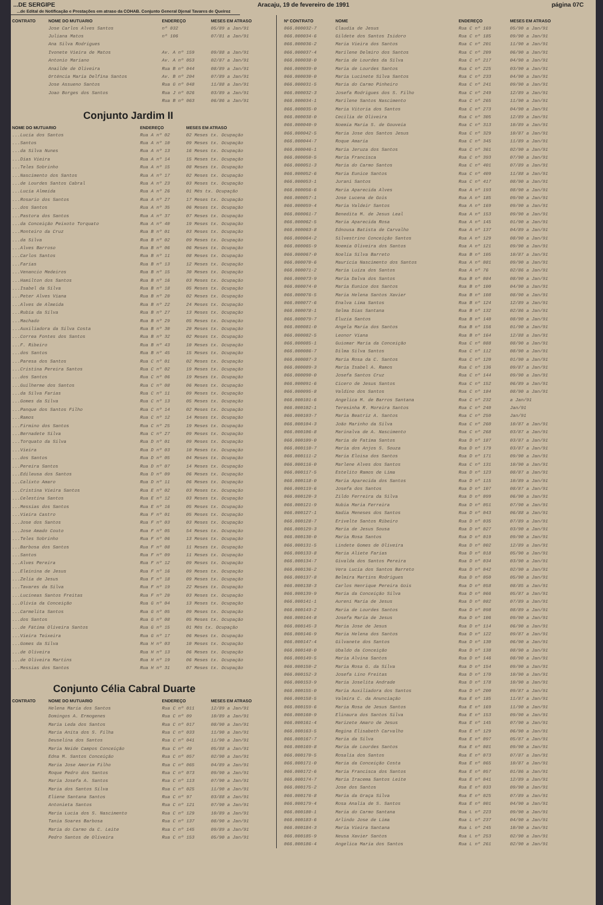...DE SERGIPE Aracaju, 19 de fevereiro de 1991 página 07C
...de Edital de Notificação e Prestações em atraso da COHAB. Conjunto General Djenal Tavares de Queiroz
| CONTRATO | NOME DO MUTUARIO | ENDEREÇO | MESES EM ATRASO |
| --- | --- | --- | --- |
| | Jose Carlos Alves Santos | nº 032 | 05/89 a Jan/91 |
| | Juliana Matos | nº 106 | 07/81 a Jan/91 |
| | Ana Silva Rodrigues | | |
| | Ivonete Vieira de Matos | Av. A nº 159 | 09/88 a Jan/91 |
| | Antonio Mariano | Av. A nº 053 | 02/87 a Jan/91 |
| | Anailde de Oliveira | Rua B nº 044 | 08/89 a Jan/91 |
| | Ortência Maria Delfina Santos | Av. B nº 204 | 07/89 a Jan/91 |
| | Jose Assueno Santos | Rua G nº 048 | 11/88 a Jan/91 |
| | Joao Borges dos Santos | Rua J nº 026 | 03/89 a Jan/91 |
| | | Rua B nº 063 | 06/86 a Jan/91 |
Conjunto Jardim II
| NOME DO MUTUARIO | ENDEREÇO | MESES EM ATRASO |
| --- | --- | --- |
| ...Lucia dos Santos | Rua A nº 02 | 02 Meses tx. Ocupação |
| ...Santos | Rua A nº 10 | 09 Meses tx. Ocupação |
| ...da Silva Nunes | Rua A nº 13 | 16 Meses tx. Ocupação |
| ...Dias Vieira | Rua A nº 14 | 15 Meses tx. Ocupação |
| ...Teles Sobrinho | Rua A nº 15 | 08 Meses tx. Ocupação |
| ...Nascimento dos Santos | Rua A nº 17 | 02 Meses tx. Ocupação |
| ...de Lourdes Santos Cabral | Rua A nº 23 | 03 Meses tx. Ocupação |
| ...Lucia Almeida | Rua A nº 26 | 01 Mês tx. Ocupação |
| ...Rosario dos Santos | Rua A nº 27 | 17 Meses tx. Ocupação |
| ...dos Santos | Rua A nº 35 | 06 Meses tx. Ocupação |
| ...Pastora dos Santos | Rua A nº 37 | 07 Meses tx. Ocupação |
| ...da Conceição Peixoto Torquato | Rua A nº 40 | 19 Meses tx. Ocupação |
| ...Monteiro da Cruz | Rua B nº 01 | 03 Meses tx. Ocupação |
| ...da Silva | Rua B nº 02 | 09 Meses tx. Ocupação |
| ...Alves Barroso | Rua B nº 06 | 06 Meses tx. Ocupação |
| ...Carlos Santos | Rua B nº 11 | 08 Meses tx. Ocupação |
| ...Farias | Rua B nº 13 | 12 Meses tx. Ocupação |
| ...Venancio Medeiros | Rua B nº 15 | 30 Meses tx. Ocupação |
| ...Hamilton dos Santos | Rua B nº 16 | 03 Meses tx. Ocupação |
| ...Isabel da Silva | Rua B nº 18 | 05 Meses tx. Ocupação |
| ...Peter Alves Viana | Rua B nº 20 | 02 Meses tx. Ocupação |
| ...Alves de Almeida | Rua B nº 22 | 24 Meses tx. Ocupação |
| ...Rubia da Silva | Rua B nº 27 | 13 Meses tx. Ocupação |
| ...Machado | Rua B nº 29 | 05 Meses tx. Ocupação |
| ...Auxiliadora da Silva Costa | Rua B nº 30 | 20 Meses tx. Ocupação |
| ...Correa Fontes dos Santos | Rua B nº 32 | 02 Meses tx. Ocupação |
| ...F. Ribeiro | Rua B nº 43 | 10 Meses tx. Ocupação |
| ...dos Santos | Rua B nº 45 | 15 Meses tx. Ocupação |
| ...Paresa dos Santos | Rua C nº 01 | 02 Meses tx. Ocupação |
| ...Cristina Pereira Santos | Rua C nº 02 | 19 Meses tx. Ocupação |
| ...dos Santos | Rua C nº 06 | 19 Meses tx. Ocupação |
| ...Guilherme dos Santos | Rua C nº 08 | 06 Meses tx. Ocupação |
| ...da Silva Farias | Rua C nº 11 | 09 Meses tx. Ocupação |
| ...Gomes da Silva | Rua C nº 13 | 05 Meses tx. Ocupação |
| ...Panque dos Santos Filho | Rua C nº 14 | 02 Meses tx. Ocupação |
| ...Ramos | Rua C nº 12 | 14 Meses tx. Ocupação |
| ...Firmino dos Santos | Rua C nº 25 | 19 Meses tx. Ocupação |
| ...Bernadete Silva | Rua C nº 27 | 09 Meses tx. Ocupação |
| ...Torquato da Silva | Rua D nº 01 | 09 Meses tx. Ocupação |
| ...Vieira | Rua D nº 03 | 10 Meses tx. Ocupação |
| ...dos Santos | Rua D nº 05 | 04 Meses tx. Ocupação |
| ...Pereira Santos | Rua D nº 07 | 14 Meses tx. Ocupação |
| ...Edileusa dos Santos | Rua D nº 09 | 06 Meses tx. Ocupação |
| ...Calixto Amaro | Rua D nº 11 | 06 Meses tx. Ocupação |
| ...Cristina Vieira Santos | Rua E nº 02 | 03 Meses tx. Ocupação |
| ...Celestina Santos | Rua E nº 12 | 03 Meses tx. Ocupação |
| ...Messias dos Santos | Rua E nº 16 | 05 Meses tx. Ocupação |
| ...Vieira Castro | Rua F nº 01 | 05 Meses tx. Ocupação |
| ...Jose dos Santos | Rua F nº 03 | 03 Meses tx. Ocupação |
| ...Jose Amado Couto | Rua F nº 05 | 54 Meses tx. Ocupação |
| ...Teles Sobrinho | Rua F nº 06 | 13 Meses tx. Ocupação |
| ...Barbosa dos Santos | Rua F nº 08 | 11 Meses tx. Ocupação |
| ...Santos | Rua F nº 09 | 11 Meses tx. Ocupação |
| ...Alves Pereira | Rua F nº 12 | 09 Meses tx. Ocupação |
| ...Eleinina de Jesus | Rua F nº 16 | 09 Meses tx. Ocupação |
| ...Zelia de Jesus | Rua F nº 18 | 09 Meses tx. Ocupação |
| ...Tavares da Silva | Rua F nº 19 | 22 Meses tx. Ocupação |
| ...Lucineas Santos Freitas | Rua F nº 20 | 03 Meses tx. Ocupação |
| ...Olivia da Conceição | Rua G nº 04 | 13 Meses tx. Ocupação |
| ...Carmelita Santos | Rua G nº 05 | 09 Meses tx. Ocupação |
| ...dos Santos | Rua G nº 08 | 05 Meses tx. Ocupação |
| ...de Fátima Oliveira Santos | Rua G nº 15 | 01 Mês tx. Ocupação |
| ...Vieira Teixeira | Rua G nº 17 | 06 Meses tx. Ocupação |
| ...Gomes da Silva | Rua H nº 03 | 10 Meses tx. Ocupação |
| ...de Oliveira | Rua H nº 13 | 06 Meses tx. Ocupação |
| ...de Oliveira Martins | Rua H nº 19 | 06 Meses tx. Ocupação |
| ...Messias dos Santos | Rua H nº 31 | 07 Meses tx. Ocupação |
Conjunto Célia Cabral Duarte
| CONTRATO | NOME DO MUTUARIO | ENDEREÇO | MESES EM ATRASO |
| --- | --- | --- | --- |
| | Helena Maria dos Santos | Rua C nº 011 | 12/89 a Jan/91 |
| | Domingos A. Ermogenes | Rua C nº 09 | 10/89 a Jan/91 |
| | Maria Leda dos Santos | Rua C nº 017 | 08/90 a Jan/91 |
| | Maria Anita dos S. Filha | Rua C nº 033 | 11/90 a Jan/91 |
| | Deuselina dos Santos | Rua C nº 041 | 11/90 a Jan/91 |
| | Maria Neide Campos Conceição | Rua C nº 49 | 05/88 a Jan/91 |
| | Edna M. Santos Conceição | Rua C nº 057 | 02/90 a Jan/91 |
| | Maria Jose Amorim Filho | Rua C nº 065 | 04/89 a Jan/91 |
| | Roque Pedro dos Santos | Rua C nº 073 | 09/90 a Jan/91 |
| | Maria Josefa A. Santos | Rua C nº 113 | 07/90 a Jan/91 |
| | Maria dos Santos Silva | Rua C nº 025 | 11/90 a Jan/91 |
| | Eliene Santana Santos | Rua C nº 97 | 03/88 a Jan/91 |
| | Antonieta Santos | Rua C nº 121 | 07/90 a Jan/91 |
| | Maria Lucia dos S. Nascimento | Rua C nº 129 | 10/89 a Jan/91 |
| | Tania Soares Barbosa | Rua C nº 137 | 08/90 a Jan/91 |
| | Maria do Carmo da C. Leite | Rua C nº 145 | 09/89 a Jan/91 |
| | Pedro Santos de Oliveira | Rua C nº 153 | 05/90 a Jan/91 |
| Nº CONTRATO | NOME | ENDEREÇO | MESES EM ATRASO |
| --- | --- | --- | --- |
| 066.000032-7 | Claudia de Jesus | Rua C nº 169 | 05/90 a Jan/91 |
| 066.000034-6 | Gildete dos Santos Isidoro | Rua C nº 185 | 09/90 a Jan/91 |
| 066.000036-2 | Maria Vieira dos Santos | Rua C nº 201 | 11/90 a Jan/91 |
| 066.000037-4 | Marilene Delmiro dos Santos | Rua C nº 209 | 06/90 a Jan/91 |
| 066.000038-0 | Maria de Lourdes da Silva | Rua C nº 217 | 04/90 a Jan/91 |
| 066.000039-0 | Maria de Lourdes Santos | Rua C nº 225 | 03/90 a Jan/91 |
| 066.000030-0 | Maria Lucinete Silva Santos | Rua C nº 233 | 04/90 a Jan/91 |
| 066.000031-5 | Maria do Carmo Pinheiro | Rua C nº 241 | 09/90 a Jan/91 |
| 066.000032-3 | Josefa Rodrigues dos S. Filho | Rua C nº 249 | 12/89 a Jan/91 |
| 066.000034-1 | Marilene Santos Nascimento | Rua C nº 265 | 11/90 a Jan/91 |
| 066.000035-0 | Maria Vitoria dos Santos | Rua C nº 273 | 04/90 a Jan/91 |
| 066.000038-0 | Cecilia de Oliveira | Rua C nº 305 | 12/89 a Jan/91 |
| 066.000040-9 | Noemia Maria S. de Gouveia | Rua C nº 313 | 10/89 a Jan/91 |
| 066.000042-5 | Maria Jose dos Santos Jesus | Rua C nº 329 | 10/87 a Jan/91 |
| 066.000044-7 | Roque Amaria | Rua C nº 345 | 11/89 a Jan/91 |
| 066.000046-1 | Maria Jeruza dos Santos | Rua C nº 361 | 02/90 a Jan/91 |
| 066.000050-5 | Maria Francisca | Rua C nº 393 | 07/90 a Jan/91 |
| 066.000051-3 | Maria do Carmo Santos | Rua C nº 401 | 07/89 a Jan/91 |
| 066.000052-6 | Maria Eunice Santos | Rua C nº 409 | 11/88 a Jan/91 |
| 066.000053-1 | Jurani Santos | Rua C nº 417 | 08/90 a Jan/91 |
| 066.000056-6 | Maria Aparecida Alves | Rua A nº 193 | 08/90 a Jan/91 |
| 066.000057-1 | Jose Lucena de Gois | Rua A nº 185 | 09/90 a Jan/91 |
| 066.000059-4 | Maria Valdeir Santos | Rua A nº 169 | 09/90 a Jan/91 |
| 066.000061-7 | Benedita M. de Jesus Leal | Rua A nº 153 | 09/90 a Jan/91 |
| 066.000062-5 | Maria Aparecida Rosa | Rua A nº 145 | 01/90 a Jan/91 |
| 066.000063-8 | Ednousa Batista de Carvalho | Rua A nº 137 | 04/89 a Jan/91 |
| 066.000064-2 | Silvestrino Conceição Santos | Rua A nº 129 | 08/90 a Jan/91 |
| 066.000065-9 | Noemia Oliveira dos Santos | Rua A nº 121 | 09/90 a Jan/91 |
| 066.000067-0 | Noelia Silva Barreto | Rua B nº 105 | 10/87 a Jan/91 |
| 066.000070-6 | Mauricia Nascimento dos Santos | Rua A nº 081 | 09/90 a Jan/91 |
| 066.000071-2 | Maria Luiza dos Santos | Rua A nº 76 | 02/86 a Jan/91 |
| 066.000073-9 | Maria Dalva dos Santos | Rua B nº 084 | 08/90 a Jan/91 |
| 066.000074-0 | Maria Eunice dos Santos | Rua B nº 100 | 04/90 a Jan/91 |
| 066.000076-5 | Maria Helena Santos Xavier | Rua B nº 108 | 08/90 a Jan/91 |
| 066.000077-6 | Enalva Lima Santos | Rua B nº 124 | 12/89 a Jan/91 |
| 066.000078-1 | Selma Dias Santana | Rua B nº 132 | 02/86 a Jan/91 |
| 066.000079-7 | Eluzia Santos | Rua B nº 140 | 08/90 a Jan/91 |
| 066.000081-0 | Angela Maria dos Santos | Rua B nº 156 | 01/90 a Jan/91 |
| 066.000082-5 | Leonor Viana | Rua B nº 164 | 12/88 a Jan/91 |
| 066.000085-1 | Guiomar Maria da Conceição | Rua C nº 088 | 08/90 a Jan/91 |
| 066.000086-7 | Dilma Silva Santos | Rua C nº 112 | 08/90 a Jan/91 |
| 066.000087-3 | Maria Rosa da C. Santos | Rua C nº 120 | 01/90 a Jan/91 |
| 066.000089-3 | Maria Isabel A. Ramos | Rua C nº 136 | 09/87 a Jan/91 |
| 066.000090-0 | Josefa Santos Cruz | Rua C nº 144 | 09/90 a Jan/91 |
| 066.000091-6 | Cicero de Jesus Santos | Rua C nº 152 | 06/89 a Jan/91 |
| 066.000095-8 | Valdino dos Santos | Rua C nº 184 | 08/90 a Jan/91 |
| 066.000101-6 | Angelica M. de Barros Santana | Rua C nº 232 | a Jan/91 |
| 066.000102-1 | Teresinha R. Moreira Santos | Rua C nº 240 | Jan/91 |
| 066.000103-7 | Maria Beatriz A. Santos | Rua C nº 250 | Jan/91 |
| 066.000104-3 | João Marinho da Silva | Rua C nº 260 | 10/87 a Jan/91 |
| 066.000106-8 | Marinalva de A. Nascimento | Rua C nº 268 | 03/87 a Jan/91 |
| 066.000109-0 | Maria de Fatima Santos | Rua D nº 187 | 03/87 a Jan/91 |
| 066.000110-7 | Maria dos Anjos S. Souza | Rua D nº 179 | 03/87 a Jan/91 |
| 066.000111-2 | Maria Eloisa dos Santos | Rua D nº 171 | 09/90 a Jan/91 |
| 066.000116-0 | Marlene Alves dos Santos | Rua C nº 131 | 10/90 a Jan/91 |
| 066.000117-5 | Estelito Ramos de Lima | Rua D nº 123 | 08/87 a Jan/91 |
| 066.000118-0 | Maria Aparecida dos Santos | Rua D nº 115 | 10/89 a Jan/91 |
| 066.000119-6 | Josefa dos Santos | Rua D nº 107 | 08/87 a Jan/91 |
| 066.000120-3 | Zildo Ferreira da Silva | Rua D nº 099 | 06/90 a Jan/91 |
| 066.000121-9 | Nubia Maria Ferreira | Rua D nº 051 | 07/90 a Jan/91 |
| 066.000127-1 | Nadia Meneses dos Santos | Rua D nº 043 | 06/88 a Jan/91 |
| 066.000128-7 | Erivelte Santos Ribeiro | Rua D nº 035 | 07/89 a Jan/91 |
| 066.000129-3 | Maria de Jesus Sousa | Rua D nº 027 | 03/90 a Jan/91 |
| 066.000130-0 | Maria Rosa Santos | Rua D nº 019 | 09/90 a Jan/91 |
| 066.000131-5 | Lindete Gomes de Oliveira | Rua D nº 002 | 12/89 a Jan/91 |
| 066.000133-8 | Maria Aliete Farias | Rua D nº 018 | 05/90 a Jan/91 |
| 066.000134-7 | Givalda dos Santos Pereira | Rua D nº 034 | 03/90 a Jan/91 |
| 066.000136-2 | Vera Lucia dos Santos Barreto | Rua D nº 042 | 02/90 a Jan/91 |
| 066.000137-8 | Belmira Martins Rodrigues | Rua D nº 050 | 05/90 a Jan/91 |
| 066.000138-3 | Carlos Henrique Pereira Gois | Rua D nº 058 | 08/85 a Jan/91 |
| 066.000139-9 | Maria da Conceição Silva | Rua D nº 066 | 05/87 a Jan/91 |
| 066.000141-1 | Aurení Maria de Jesus | Rua D nº 082 | 07/89 a Jan/91 |
| 066.000143-2 | Maria de Lourdes Santos | Rua D nº 098 | 08/89 a Jan/91 |
| 066.000144-8 | Josefa Maria de Jesus | Rua D nº 106 | 09/90 a Jan/91 |
| 066.000145-3 | Maria Jose de Jesus | Rua D nº 114 | 06/90 a Jan/91 |
| 066.000146-9 | Maria Helena dos Santos | Rua D nº 122 | 09/87 a Jan/91 |
| 066.000147-4 | Gilvanete dos Santos | Rua D nº 130 | 06/90 a Jan/91 |
| 066.000148-0 | Ubaldo da Conceição | Rua D nº 138 | 08/90 a Jan/91 |
| 066.000149-5 | Maria Alvina Santos | Rua D nº 146 | 08/90 a Jan/91 |
| 066.000150-2 | Maria Rosa G. da Silva | Rua D nº 154 | 09/90 a Jan/91 |
| 066.000152-3 | Josefa Lino Freitas | Rua D nº 170 | 10/90 a Jan/91 |
| 066.000153-9 | Maria Joselita Andrade | Rua D nº 178 | 10/90 a Jan/91 |
| 066.000155-0 | Maria Auxiliadora dos Santos | Rua D nº 200 | 09/87 a Jan/91 |
| 066.000158-5 | Valmira C. da Anunciação | Rua E nº 185 | 11/87 a Jan/91 |
| 066.000159-6 | Maria Rosa de Jesus Santos | Rua E nº 169 | 11/90 a Jan/91 |
| 066.000160-9 | Elinaura dos Santos Silva | Rua E nº 153 | 09/90 a Jan/91 |
| 066.000161-4 | Marizete Amaro de Jesus | Rua E nº 145 | 07/90 a Jan/91 |
| 066.000163-5 | Regina Elisabeth Carvalho | Rua E nº 129 | 06/90 a Jan/91 |
| 066.000167-7 | Maria da Silva | Rua E nº 097 | 05/87 a Jan/91 |
| 066.000169-8 | Maria de Lourdes Santos | Rua E nº 081 | 09/90 a Jan/91 |
| 066.000170-5 | Rosalia dos Santos | Rua E nº 073 | 07/87 a Jan/91 |
| 066.000171-0 | Maria da Conceição Costa | Rua E nº 065 | 10/87 a Jan/91 |
| 066.000172-6 | Maria Francisca dos Santos | Rua E nº 057 | 01/86 a Jan/91 |
| 066.000174-7 | Maria Iracema Santos Leite | Rua E nº 041 | 12/89 a Jan/91 |
| 066.000175-2 | Jose dos Santos | Rua E nº 033 | 09/90 a Jan/91 |
| 066.000176-8 | Maria da Graça Silva | Rua E nº 025 | 07/89 a Jan/91 |
| 066.000179-4 | Rosa Analia de S. Santos | Rua E nº 001 | 04/90 a Jan/91 |
| 066.000180-1 | Maria do Carmo Santana | Rua L nº 223 | 09/90 a Jan/91 |
| 066.000183-6 | Arlindo Jose de Lima | Rua L nº 237 | 04/90 a Jan/91 |
| 066.000184-3 | Maria Vieira Santana | Rua L nº 245 | 10/90 a Jan/91 |
| 066.000185-9 | Neusa Xavier Santos | Rua L nº 253 | 02/90 a Jan/91 |
| 066.000186-4 | Angelica Maria dos Santos | Rua L nº 261 | 02/90 a Jan/91 |